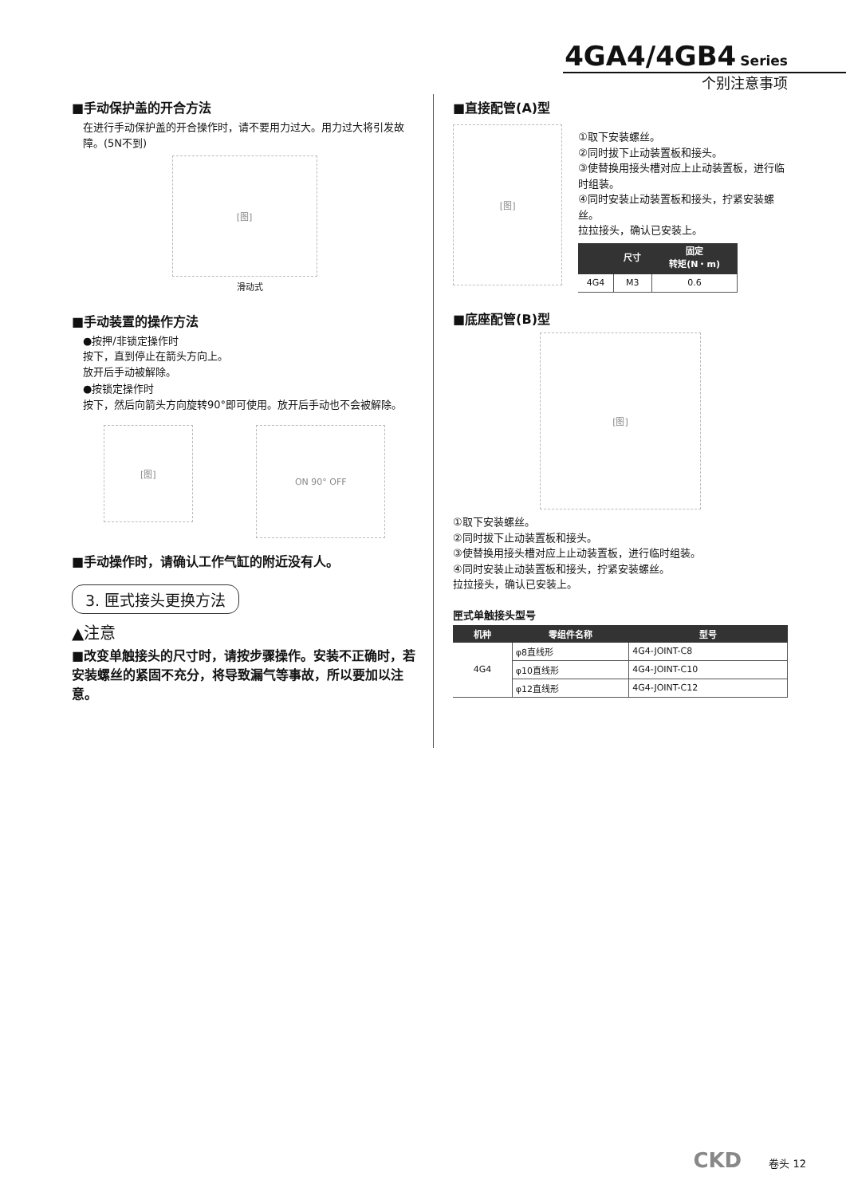4GA4/4GB4 Series
个别注意事项
■手动保护盖的开合方法
在进行手动保护盖的开合操作时，请不要用力过大。用力过大将引发故障。(5N不到)
[图]
滑动式
■手动装置的操作方法
●按押/非锁定操作时
按下，直到停止在箭头方向上。
放开后手动被解除。
●按锁定操作时
按下，然后向箭头方向旋转90°即可使用。放开后手动也不会被解除。
[图]
ON 90° OFF
■手动操作时，请确认工作气缸的附近没有人。
3. 匣式接头更换方法
▲注意
■改变单触接头的尺寸时，请按步骤操作。安装不正确时，若安装螺丝的紧固不充分，将导致漏气等事故，所以要加以注意。
■直接配管(A)型
[图]
①取下安装螺丝。
②同时拔下止动装置板和接头。
③使替换用接头槽对应上止动装置板，进行临时组装。
④同时安装止动装置板和接头，拧紧安装螺丝。
拉拉接头，确认已安装上。
| | 尺寸 | 固定 转矩(N・m) |
| --- | --- | --- |
| 4G4 | M3 | 0.6 |
■底座配管(B)型
[图]
①取下安装螺丝。
②同时拔下止动装置板和接头。
③使替换用接头槽对应上止动装置板，进行临时组装。
④同时安装止动装置板和接头，拧紧安装螺丝。
拉拉接头，确认已安装上。
匣式单触接头型号
| 机种 | 零组件名称 | 型号 |
| --- | --- | --- |
| 4G4 | φ8直线形 | 4G4-JOINT-C8 |
| | φ10直线形 | 4G4-JOINT-C10 |
| | φ12直线形 | 4G4-JOINT-C12 |
CKD 卷头 12